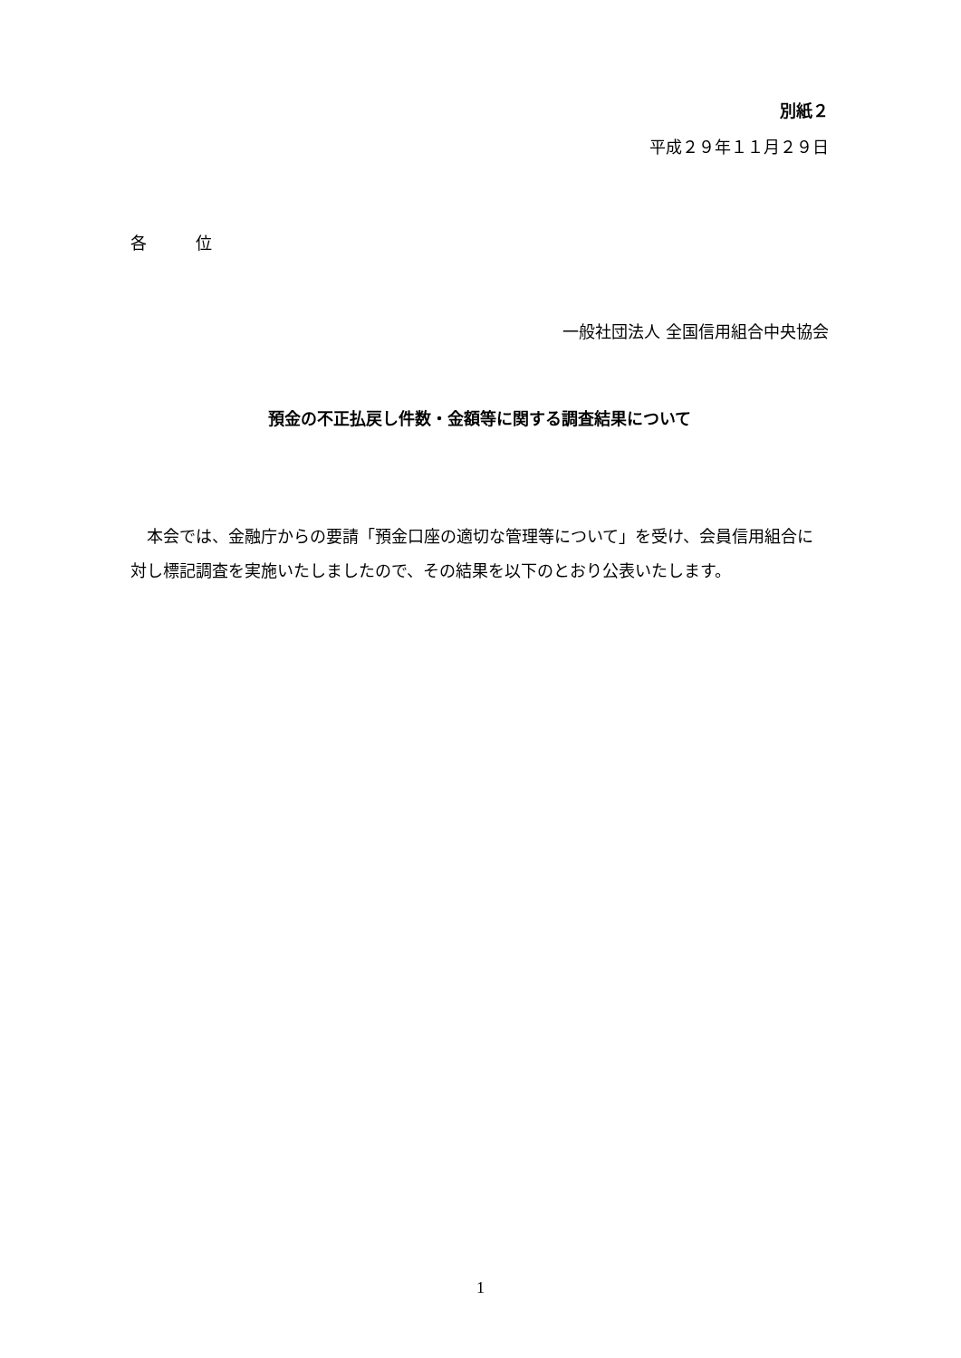別紙２
平成２９年１１月２９日
各　　　位
一般社団法人 全国信用組合中央協会
預金の不正払戻し件数・金額等に関する調査結果について
　本会では、金融庁からの要請「預金口座の適切な管理等について」を受け、会員信用組合に対し標記調査を実施いたしましたので、その結果を以下のとおり公表いたします。
1